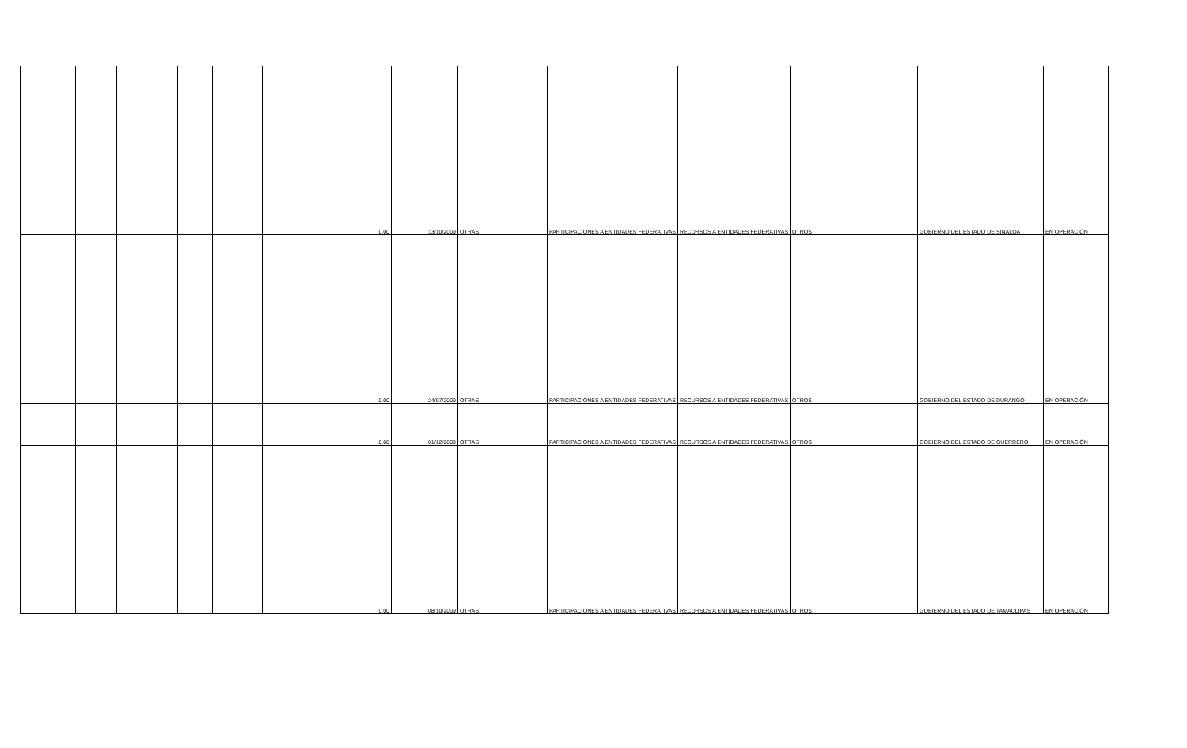| | | | | | 0.00 | 13/10/2009 | OTRAS | PARTICIPACIONES A ENTIDADES FEDERATIVAS | RECURSOS A ENTIDADES FEDERATIVAS | OTROS | GOBIERNO DEL ESTADO DE SINALOA | EN OPERACIÓN |
| | | | | | 0.00 | 24/07/2009 | OTRAS | PARTICIPACIONES A ENTIDADES FEDERATIVAS | RECURSOS A ENTIDADES FEDERATIVAS | OTROS | GOBIERNO DEL ESTADO DE DURANGO | EN OPERACIÓN |
| | | | | | 0.00 | 01/12/2009 | OTRAS | PARTICIPACIONES A ENTIDADES FEDERATIVAS | RECURSOS A ENTIDADES FEDERATIVAS | OTROS | GOBIERNO DEL ESTADO DE GUERRERO | EN OPERACIÓN |
| | | | | | 0.00 | 08/10/2009 | OTRAS | PARTICIPACIONES A ENTIDADES FEDERATIVAS | RECURSOS A ENTIDADES FEDERATIVAS | OTROS | GOBIERNO DEL ESTADO DE TAMAULIPAS | EN OPERACIÓN |